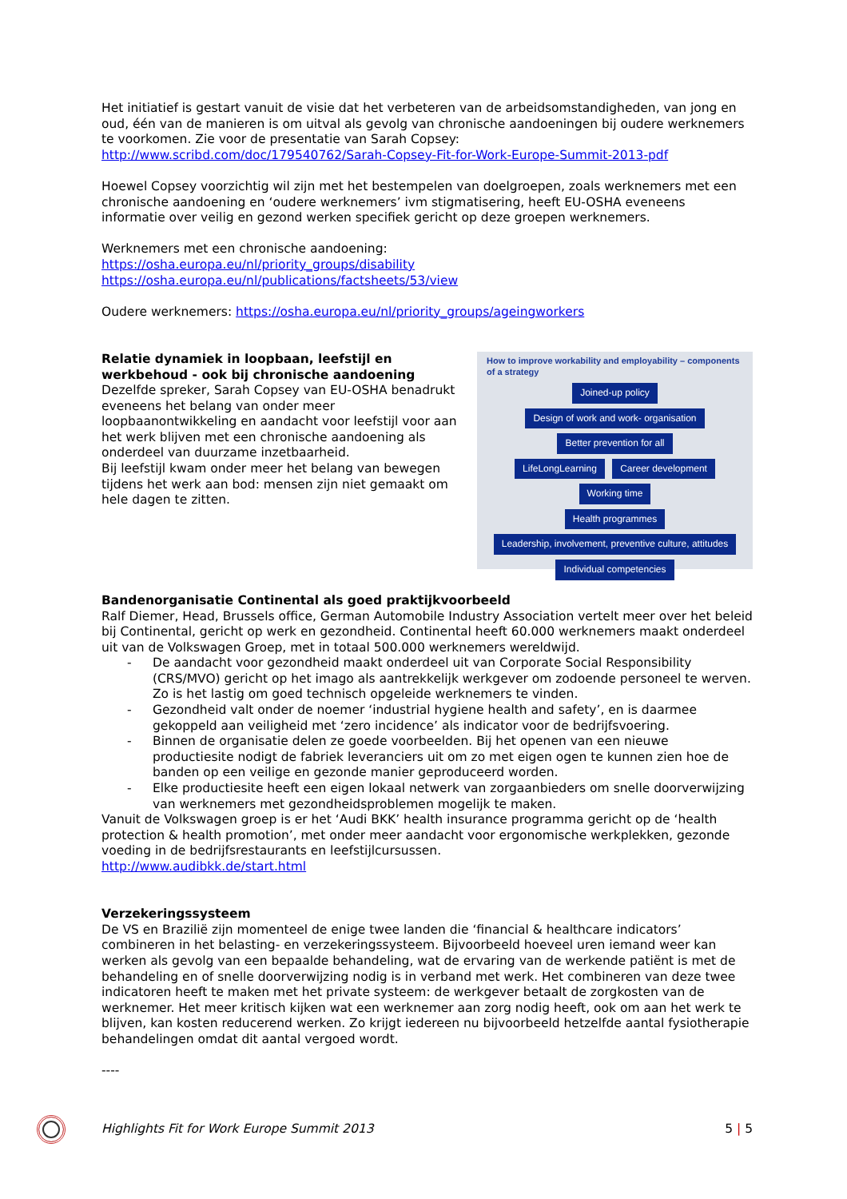Het initiatief is gestart vanuit de visie dat het verbeteren van de arbeidsomstandigheden, van jong en oud, één van de manieren is om uitval als gevolg van chronische aandoeningen bij oudere werknemers te voorkomen. Zie voor de presentatie van Sarah Copsey:
http://www.scribd.com/doc/179540762/Sarah-Copsey-Fit-for-Work-Europe-Summit-2013-pdf
Hoewel Copsey voorzichtig wil zijn met het bestempelen van doelgroepen, zoals werknemers met een chronische aandoening en ‘oudere werknemers’ ivm stigmatisering, heeft EU-OSHA eveneens informatie over veilig en gezond werken specifiek gericht op deze groepen werknemers.
Werknemers met een chronische aandoening:
https://osha.europa.eu/nl/priority_groups/disability
https://osha.europa.eu/nl/publications/factsheets/53/view
Oudere werknemers: https://osha.europa.eu/nl/priority_groups/ageingworkers
Relatie dynamiek in loopbaan, leefstijl en werkbehoud - ook bij chronische aandoening
Dezelfde spreker, Sarah Copsey van EU-OSHA benadrukt eveneens het belang van onder meer loopbaanontwikkeling en aandacht voor leefstijl voor aan het werk blijven met een chronische aandoening als onderdeel van duurzame inzetbaarheid.
Bij leefstijl kwam onder meer het belang van bewegen tijdens het werk aan bod: mensen zijn niet gemaakt om hele dagen te zitten.
How to improve workability and employability – components of a strategy
Joined-up policy
Design of work and work- organisation Better prevention for all
LifeLongLearning Career development
Working time
Health programmes
Leadership, involvement, preventive culture, attitudes
Individual competencies
Bandenorganisatie Continental als goed praktijkvoorbeeld
Ralf Diemer, Head, Brussels office, German Automobile Industry Association vertelt meer over het beleid bij Continental, gericht op werk en gezondheid. Continental heeft 60.000 werknemers maakt onderdeel uit van de Volkswagen Groep, met in totaal 500.000 werknemers wereldwijd.
- De aandacht voor gezondheid maakt onderdeel uit van Corporate Social Responsibility (CRS/MVO) gericht op het imago als aantrekkelijk werkgever om zodoende personeel te werven. Zo is het lastig om goed technisch opgeleide werknemers te vinden.
- Gezondheid valt onder de noemer ‘industrial hygiene health and safety’, en is daarmee gekoppeld aan veiligheid met ‘zero incidence’ als indicator voor de bedrijfsvoering.
- Binnen de organisatie delen ze goede voorbeelden. Bij het openen van een nieuwe productiesite nodigt de fabriek leveranciers uit om zo met eigen ogen te kunnen zien hoe de banden op een veilige en gezonde manier geproduceerd worden.
- Elke productiesite heeft een eigen lokaal netwerk van zorgaanbieders om snelle doorverwijzing van werknemers met gezondheidsproblemen mogelijk te maken.
Vanuit de Volkswagen groep is er het ‘Audi BKK’ health insurance programma gericht op de ‘health protection & health promotion’, met onder meer aandacht voor ergonomische werkplekken, gezonde voeding in de bedrijfsrestaurants en leefstijlcursussen.
http://www.audibkk.de/start.html
Verzekeringssysteem
De VS en Brazilië zijn momenteel de enige twee landen die ‘financial & healthcare indicators’ combineren in het belasting- en verzekeringssysteem. Bijvoorbeeld hoeveel uren iemand weer kan werken als gevolg van een bepaalde behandeling, wat de ervaring van de werkende patiënt is met de behandeling en of snelle doorverwijzing nodig is in verband met werk. Het combineren van deze twee indicatoren heeft te maken met het private systeem: de werkgever betaalt de zorgkosten van de werknemer. Het meer kritisch kijken wat een werknemer aan zorg nodig heeft, ook om aan het werk te blijven, kan kosten reducerend werken. Zo krijgt iedereen nu bijvoorbeeld hetzelfde aantal fysiotherapie behandelingen omdat dit aantal vergoed wordt.
----
Highlights Fit for Work Europe Summit 2013 5 | 5